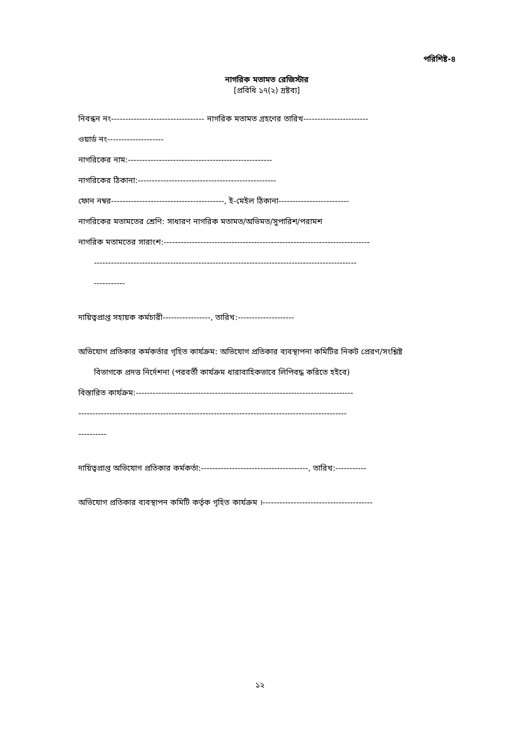পরিশিষ্ট-৪
নাগরিক মতামত রেজিস্টার
[প্রবিধি ১৭(২) দ্রষ্টব্য]
নিবন্ধন নং--------------------------------- নাগরিক মতামত গ্রহণের তারিখ-----------------------
ওয়ার্ড নং--------------------
নাগরিকের নাম:---------------------------------------------------
নাগরিকের ঠিকানা:-------------------------------------------------
ফোন নম্বর----------------------------------------, ই-মেইল ঠিকানা-------------------------
নাগরিকের মতামতের শ্রেণি: সাধারণ নাগরিক মতামত/অভিমত/সুপারিশ/পরামশ
নাগরিক মতামতের সারাংশ:-------------------------------------------------------------------------
---------------------------------------------------------------------------------------------
-----------
দায়িত্বপ্রাপ্ত সহায়ক কর্মচারী-----------------, তারিখ:--------------------
অভিযোগ প্রতিকার কর্মকর্তার গৃহিত কার্যক্রম: অভিযোগ প্রতিকার ব্যবস্থাপনা কমিটির নিকট প্রেরণ/সংশ্লিষ্ট
বিভাগকে প্রদত্ত নির্দেশনা (পরবর্তী কার্যক্রম ধারাবাহিকভাবে লিপিবদ্ধ করিতে হইবে)
বিস্তারিত কার্যক্রম:-----------------------------------------------------------------------------
-----------------------------------------------------------------------------------------------
----------
দায়িত্বপ্রাপ্ত অভিযোগ প্রতিকার কর্মকর্তা:--------------------------------------, তারিখ:-----------
অভিযোগ প্রতিকার ব্যবস্থাপন কমিটি কর্তৃক গৃহিত কার্যক্রম ।---------------------------------------
১২